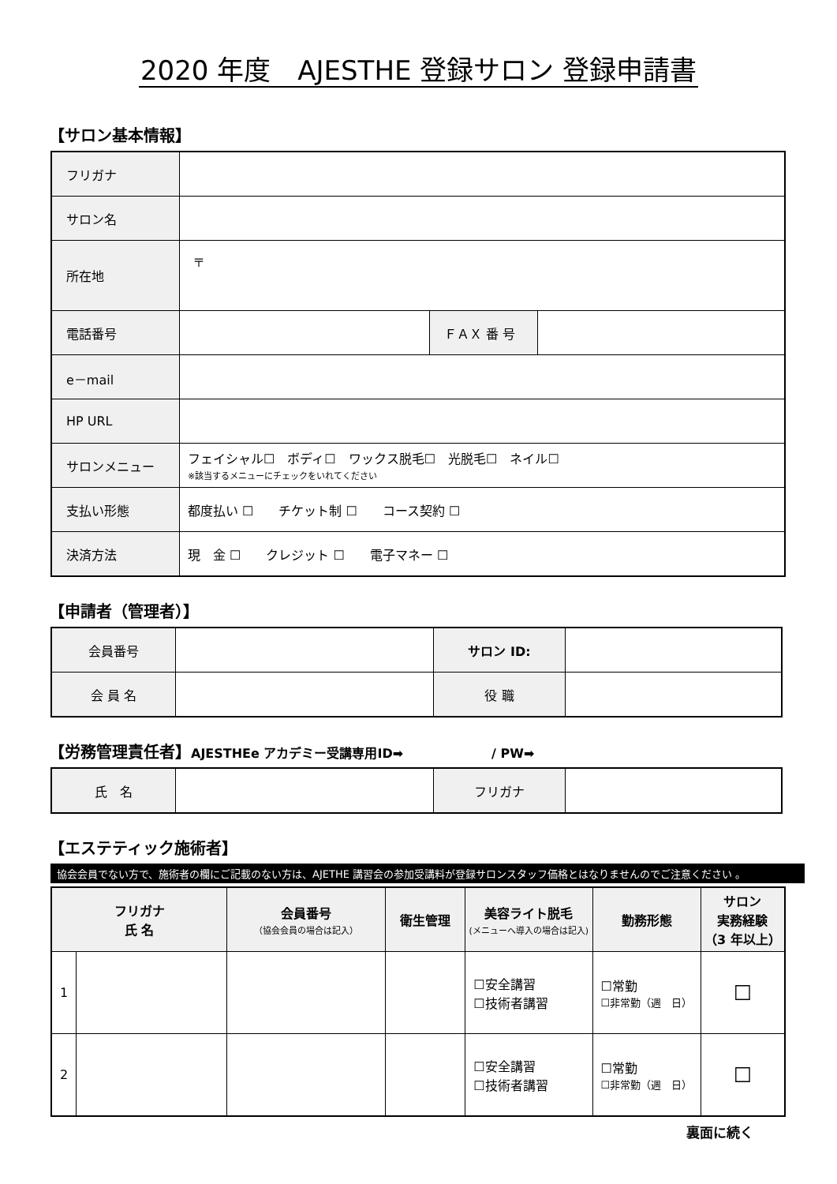2020 年度　AJESTHE 登録サロン 登録申請書
【サロン基本情報】
| フリガナ | | | |
| サロン名 | | | |
| 所在地 | 〒 | | |
| 電話番号 | | ＦＡＸ 番 号 | |
| e－mail | | | |
| HP URL | | | |
| サロンメニュー | フェイシャル☐ ボディ☐ ワックス脱毛☐ 光脱毛☐ ネイル☐ ※該当するメニューにチェックをいれてください | | |
| 支払い形態 | 都度払い ☐ チケット制 ☐ コース契約 ☐ | | |
| 決済方法 | 現 金 ☐ クレジット ☐ 電子マネー ☐ | | |
【申請者（管理者）】
| 会員番号 | | サロン ID: | |
| 会 員 名 | | 役 職 | |
【労務管理責任者】AJESTHEe アカデミー受講専用ID➡　　　　　　　/ PW➡
| 氏 名 | | フリガナ | |
【エステティック施術者】
協会会員でない方で、施術者の欄にご記載のない方は、AJETHE 講習会の参加受講料が登録サロンスタッフ価格とはなりませんのでご注意ください 。
| フリガナ 氏 名 | | 会員番号 （協会会員の場合は記入） | 衛生管理 | 美容ライト脱毛 (メニューへ導入の場合は記入) | 勤務形態 | サロン 実務経験 （3 年以上） |
| --- | --- | --- | --- | --- | --- | --- |
| 1 | | | | ☐安全講習 ☐技術者講習 | ☐常勤 ☐非常勤（週 日） | ☐ |
| 2 | | | | ☐安全講習 ☐技術者講習 | ☐常勤 ☐非常勤（週 日） | ☐ |
裏面に続く